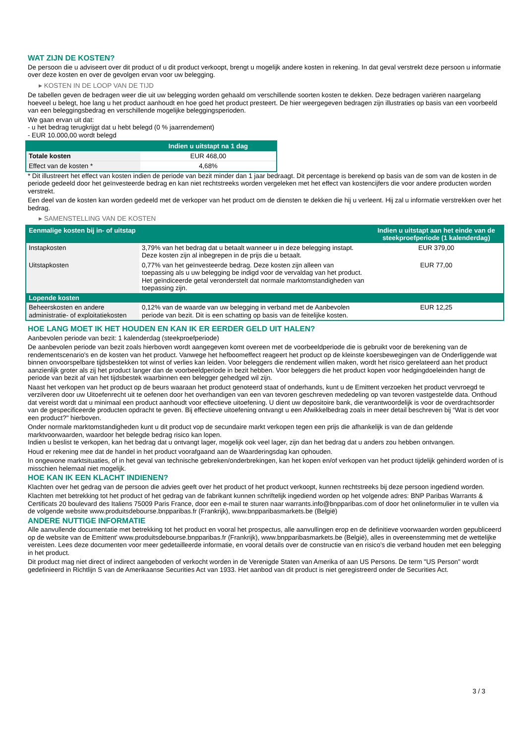WAT ZIJN DE KOSTEN?
De persoon die u adviseert over dit product of u dit product verkoopt, brengt u mogelijk andere kosten in rekening. In dat geval verstrekt deze persoon u informatie over deze kosten en over de gevolgen ervan voor uw belegging.
▸ KOSTEN IN DE LOOP VAN DE TIJD
De tabellen geven de bedragen weer die uit uw belegging worden gehaald om verschillende soorten kosten te dekken. Deze bedragen variëren naargelang hoeveel u belegt, hoe lang u het product aanhoudt en hoe goed het product presteert. De hier weergegeven bedragen zijn illustraties op basis van een voorbeeld van een beleggingsbedrag en verschillende mogelijke beleggingsperioden.
We gaan ervan uit dat:
- u het bedrag terugkrijgt dat u hebt belegd (0 % jaarrendement)
- EUR 10.000,00 wordt belegd
| | Indien u uitstapt na 1 dag |
| --- | --- |
| Totale kosten | EUR 468,00 |
| Effect van de kosten * | 4,68% |
* Dit illustreert het effect van kosten indien de periode van bezit minder dan 1 jaar bedraagt. Dit percentage is berekend op basis van de som van de kosten in de periode gedeeld door het geïnvesteerde bedrag en kan niet rechtstreeks worden vergeleken met het effect van kostencijfers die voor andere producten worden verstrekt.
Een deel van de kosten kan worden gedeeld met de verkoper van het product om de diensten te dekken die hij u verleent. Hij zal u informatie verstrekken over het bedrag.
▸ SAMENSTELLING VAN DE KOSTEN
| Eenmalige kosten bij in- of uitstap | | Indien u uitstapt aan het einde van de steekproefperiode (1 kalenderdag) |
| --- | --- | --- |
| Instapkosten | 3,79% van het bedrag dat u betaalt wanneer u in deze belegging instapt. Deze kosten zijn al inbegrepen in de prijs die u betaalt. | EUR 379,00 |
| Uitstapkosten | 0,77% van het geïnvesteerde bedrag. Deze kosten zijn alleen van toepassing als u uw belegging be indigd voor de vervaldag van het product. Het geïndiceerde getal veronderstelt dat normale marktomstandigheden van toepassing zijn. | EUR 77,00 |
| Lopende kosten | | |
| Beheerskosten en andere administratie- of exploitatiekosten | 0,12% van de waarde van uw belegging in verband met de Aanbevolen periode van bezit. Dit is een schatting op basis van de feitelijke kosten. | EUR 12,25 |
HOE LANG MOET IK HET HOUDEN EN KAN IK ER EERDER GELD UIT HALEN?
Aanbevolen periode van bezit: 1 kalenderdag (steekproefperiode)
De aanbevolen periode van bezit zoals hierboven wordt aangegeven komt overeen met de voorbeeldperiode die is gebruikt voor de berekening van de rendementscenario's en de kosten van het product. Vanwege het hefboomeffect reageert het product op de kleinste koersbewegingen van de Onderliggende wat binnen onvoorspelbare tijdsbestekken tot winst of verlies kan leiden. Voor beleggers die rendement willen maken, wordt het risico gerelateerd aan het product aanzienlijk groter als zij het product langer dan de voorbeeldperiode in bezit hebben. Voor beleggers die het product kopen voor hedgingdoeleinden hangt de periode van bezit af van het tijdsbestek waarbinnen een belegger gehedged wil zijn.
Naast het verkopen van het product op de beurs waaraan het product genoteerd staat of onderhands, kunt u de Emittent verzoeken het product vervroegd te verzilveren door uw Uitoefenrecht uit te oefenen door het overhandigen van een van tevoren geschreven mededeling op van tevoren vastgestelde data. Onthoud dat vereist wordt dat u minimaal een product aanhoudt voor effectieve uitoefening. U dient uw depositoire bank, die verantwoordelijk is voor de overdrachtsorder van de gespecificeerde producten opdracht te geven. Bij effectieve uitoefening ontvangt u een Afwikkelbedrag zoals in meer detail beschreven bij “Wat is det voor een product?" hierboven.
Onder normale marktomstandigheden kunt u dit product vop de secundaire markt verkopen tegen een prijs die afhankelijk is van de dan geldende marktvoorwaarden, waardoor het belegde bedrag risico kan lopen.
Indien u beslist te verkopen, kan het bedrag dat u ontvangt lager, mogelijk ook veel lager, zijn dan het bedrag dat u anders zou hebben ontvangen.
Houd er rekening mee dat de handel in het product voorafgaand aan de Waarderingsdag kan ophouden.
In ongewone marktsituaties, of in het geval van technische gebreken/onderbrekingen, kan het kopen en/of verkopen van het product tijdelijk gehinderd worden of is misschien helemaal niet mogelijk.
HOE KAN IK EEN KLACHT INDIENEN?
Klachten over het gedrag van de persoon die advies geeft over het product of het product verkoopt, kunnen rechtstreeks bij deze persoon ingediend worden.
Klachten met betrekking tot het product of het gedrag van de fabrikant kunnen schriftelijk ingediend worden op het volgende adres: BNP Paribas Warrants & Certificats 20 boulevard des Italiens 75009 Paris France, door een e-mail te sturen naar warrants.info@bnpparibas.com of door het onlineformulier in te vullen via de volgende website www.produitsdebourse.bnpparibas.fr (Frankrijk), www.bnpparibasmarkets.be (België)
ANDERE NUTTIGE INFORMATIE
Alle aanvullende documentatie met betrekking tot het product en vooral het prospectus, alle aanvullingen erop en de definitieve voorwaarden worden gepubliceerd op de website van de Emittent' www.produitsdebourse.bnpparibas.fr (Frankrijk), www.bnpparibasmarkets.be (België), alles in overeenstemming met de wettelijke vereisten. Lees deze documenten voor meer gedetailleerde informatie, en vooral details over de constructie van en risico’s die verband houden met een belegging in het product.
Dit product mag niet direct of indirect aangeboden of verkocht worden in de Verenigde Staten van Amerika of aan US Persons. De term "US Person" wordt gedefinieerd in Richtlijn S van de Amerikaanse Securities Act van 1933. Het aanbod van dit product is niet geregistreerd onder de Securities Act.
3 / 3